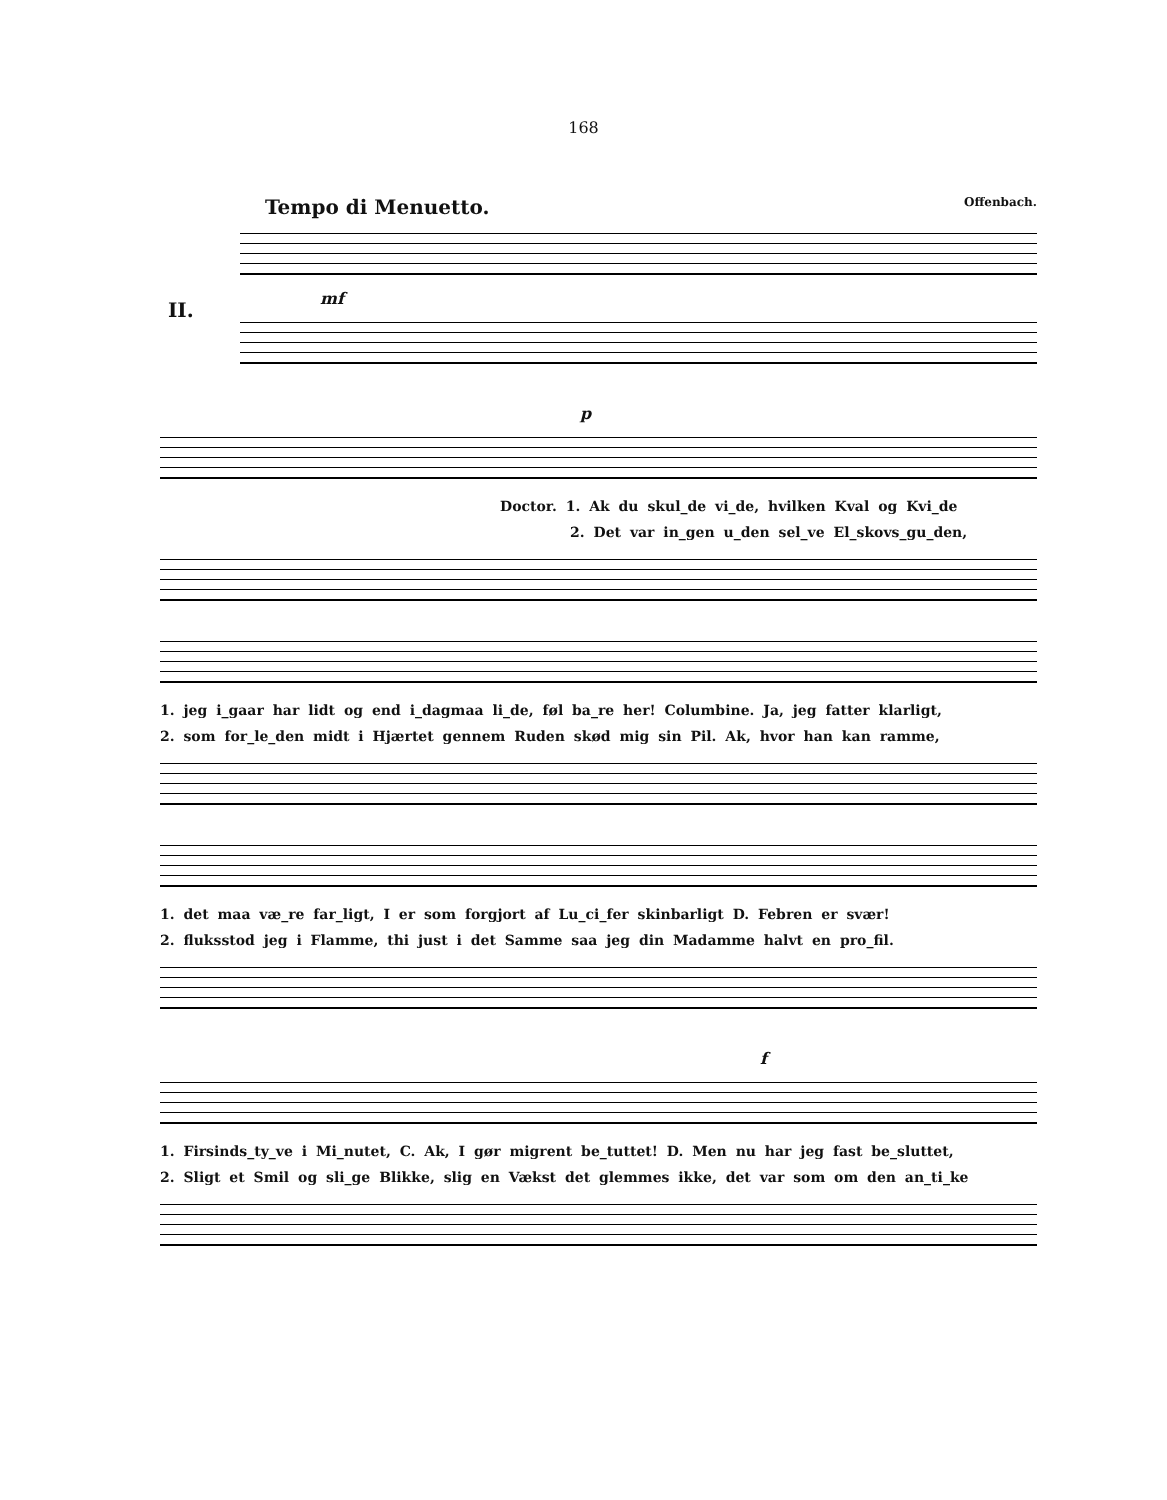168
Tempo di Menuetto. Offenbach.
II.
mf
p
Doctor. 1. Ak du skul_de vi_de, hvilken Kval og Kvi_de
2. Det var in_gen u_den sel_ve El_skovs_gu_den,
1. jeg i_gaar har lidt og end i_dagmaa li_de, føl ba_re her! Columbine. Ja, jeg fatter klarligt,
2. som for_le_den midt i Hjærtet gennem Ruden skød mig sin Pil. Ak, hvor han kan ramme,
1. det maa væ_re far_ligt, I er som forgjort af Lu_ci_fer skinbarligt D. Febren er svær!
2. fluksstod jeg i Flamme, thi just i det Samme saa jeg din Madamme halvt en pro_fil.
f
1. Firsinds_ty_ve i Mi_nutet, C. Ak, I gør migrent be_tuttet! D. Men nu har jeg fast be_sluttet,
2. Sligt et Smil og sli_ge Blikke, slig en Vækst det glemmes ikke, det var som om den an_ti_ke